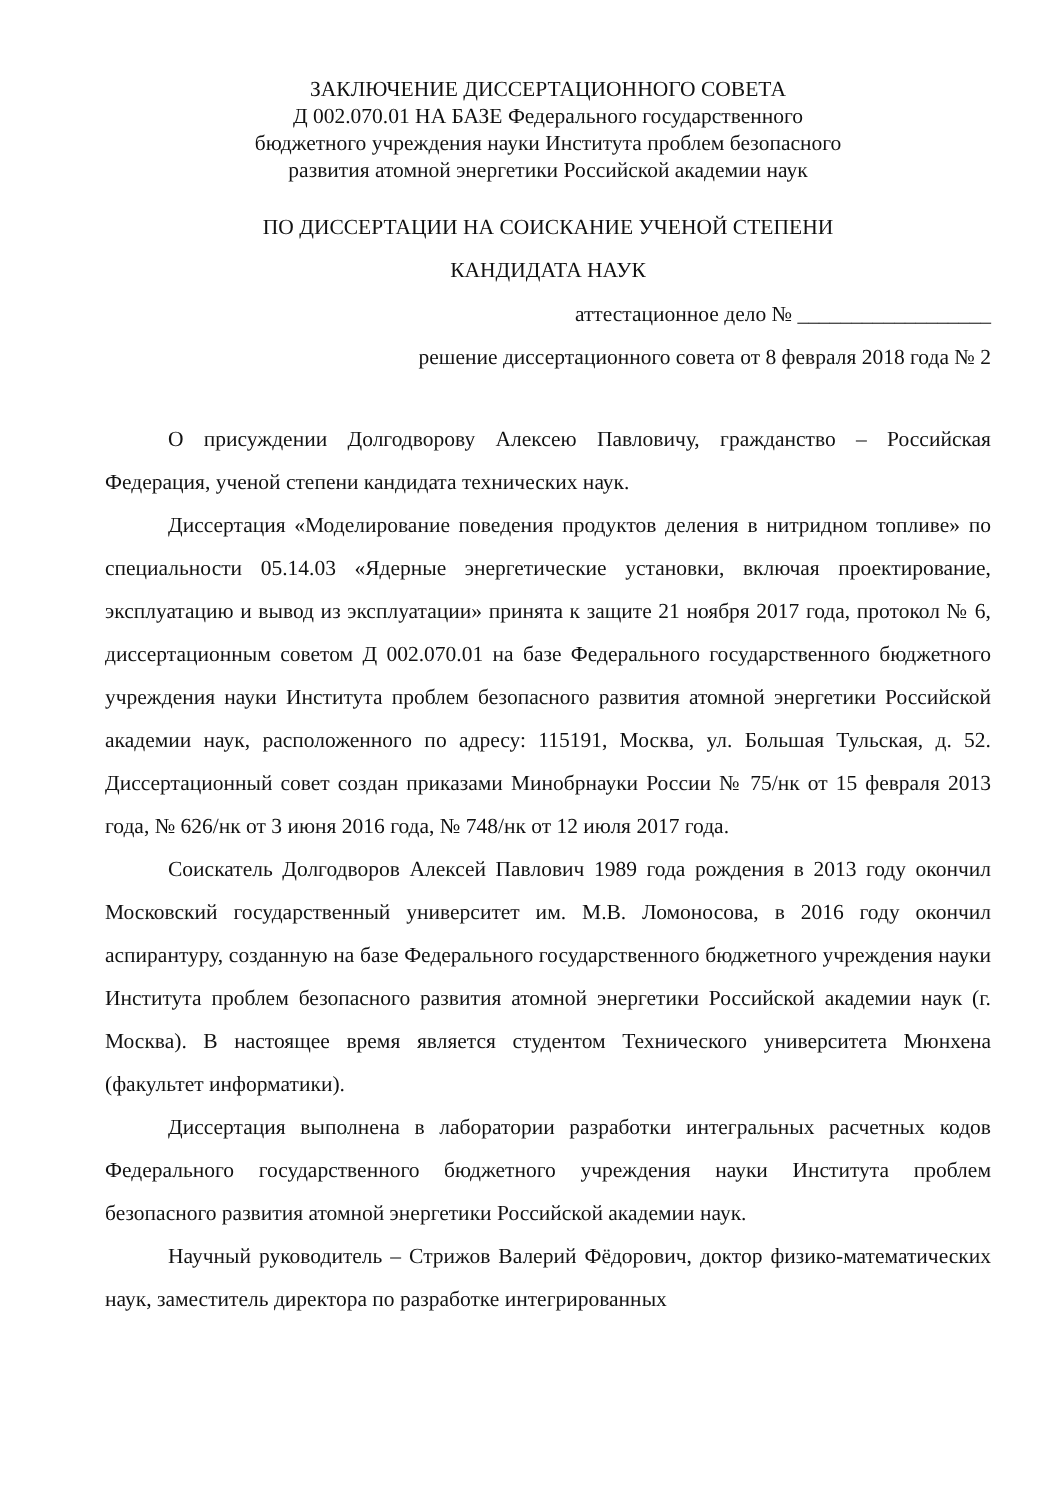ЗАКЛЮЧЕНИЕ ДИССЕРТАЦИОННОГО СОВЕТА
Д 002.070.01 НА БАЗЕ Федерального государственного
бюджетного учреждения науки Института проблем безопасного
развития атомной энергетики Российской академии наук
ПО ДИССЕРТАЦИИ НА СОИСКАНИЕ УЧЕНОЙ СТЕПЕНИ
КАНДИДАТА НАУК
аттестационное дело № __________________
решение диссертационного совета от 8 февраля 2018 года № 2
О присуждении Долгодворову Алексею Павловичу, гражданство – Российская Федерация, ученой степени кандидата технических наук.
Диссертация «Моделирование поведения продуктов деления в нитридном топливе» по специальности 05.14.03 «Ядерные энергетические установки, включая проектирование, эксплуатацию и вывод из эксплуатации» принята к защите 21 ноября 2017 года, протокол № 6, диссертационным советом Д 002.070.01 на базе Федерального государственного бюджетного учреждения науки Института проблем безопасного развития атомной энергетики Российской академии наук, расположенного по адресу: 115191, Москва, ул. Большая Тульская, д. 52. Диссертационный совет создан приказами Минобрнауки России № 75/нк от 15 февраля 2013 года, № 626/нк от 3 июня 2016 года, № 748/нк от 12 июля 2017 года.
Соискатель Долгодворов Алексей Павлович 1989 года рождения в 2013 году окончил Московский государственный университет им. М.В. Ломоносова, в 2016 году окончил аспирантуру, созданную на базе Федерального государственного бюджетного учреждения науки Института проблем безопасного развития атомной энергетики Российской академии наук (г. Москва). В настоящее время является студентом Технического университета Мюнхена (факультет информатики).
Диссертация выполнена в лаборатории разработки интегральных расчетных кодов Федерального государственного бюджетного учреждения науки Института проблем безопасного развития атомной энергетики Российской академии наук.
Научный руководитель – Стрижов Валерий Фёдорович, доктор физико-математических наук, заместитель директора по разработке интегрированных